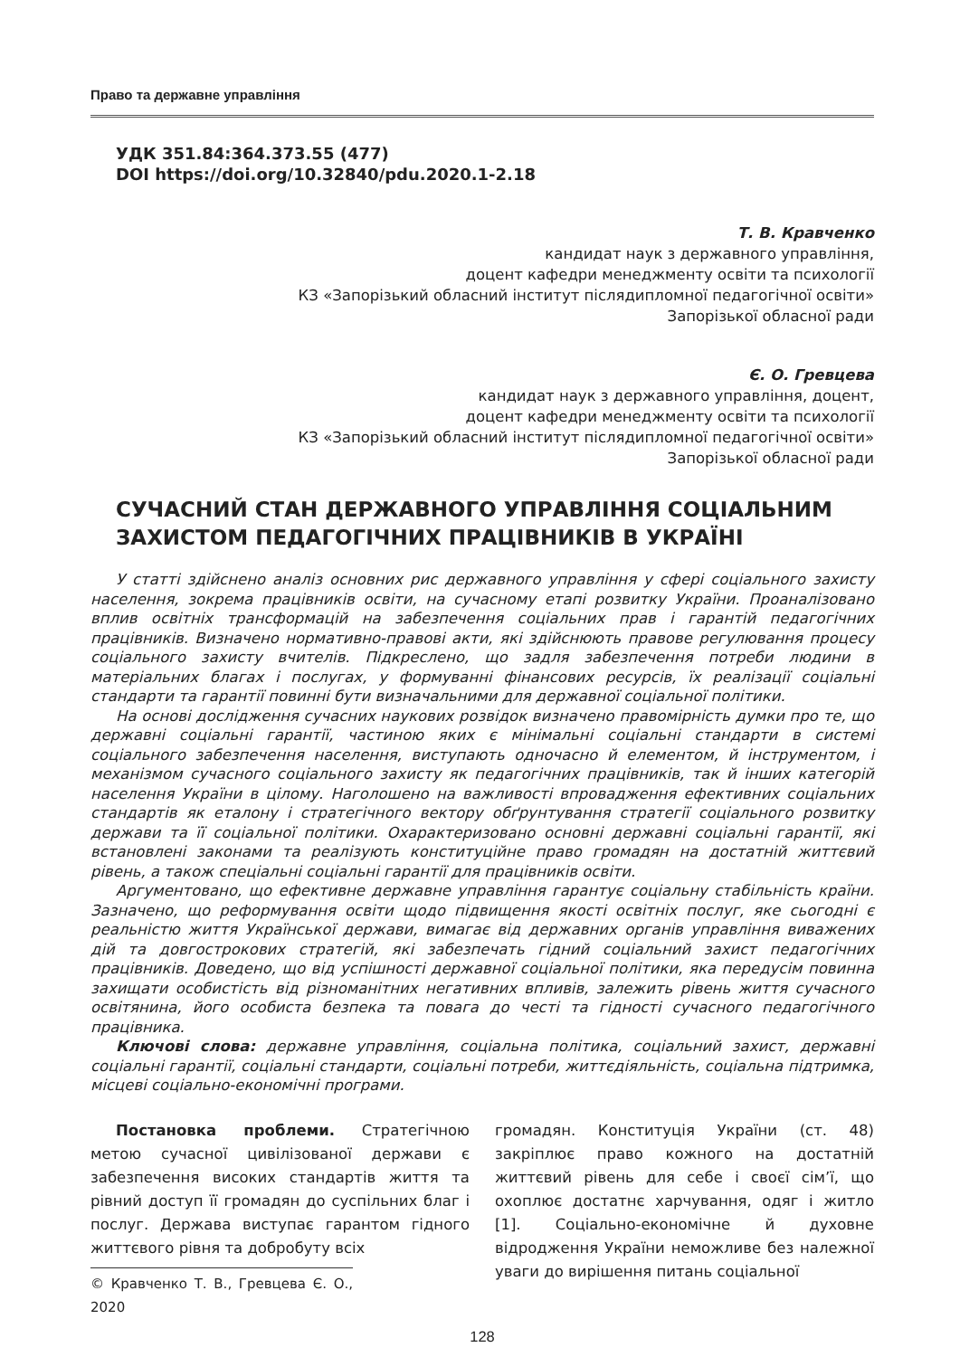Право та державне управління
УДК 351.84:364.373.55 (477)
DOI https://doi.org/10.32840/pdu.2020.1-2.18
Т. В. Кравченко
кандидат наук з державного управління,
доцент кафедри менеджменту освіти та психології
КЗ «Запорізький обласний інститут післядипломної педагогічної освіти»
Запорізької обласної ради
Є. О. Гревцева
кандидат наук з державного управління, доцент,
доцент кафедри менеджменту освіти та психології
КЗ «Запорізький обласний інститут післядипломної педагогічної освіти»
Запорізької обласної ради
СУЧАСНИЙ СТАН ДЕРЖАВНОГО УПРАВЛІННЯ СОЦІАЛЬНИМ ЗАХИСТОМ ПЕДАГОГІЧНИХ ПРАЦІВНИКІВ В УКРАЇНІ
У статті здійснено аналіз основних рис державного управління у сфері соціального захисту населення, зокрема працівників освіти, на сучасному етапі розвитку України. Проаналізовано вплив освітніх трансформацій на забезпечення соціальних прав і гарантій педагогічних працівників. Визначено нормативно-правові акти, які здійснюють правове регулювання процесу соціального захисту вчителів. Підкреслено, що задля забезпечення потреби людини в матеріальних благах і послугах, у формуванні фінансових ресурсів, їх реалізації соціальні стандарти та гарантії повинні бути визначальними для державної соціальної політики.
На основі дослідження сучасних наукових розвідок визначено правомірність думки про те, що державні соціальні гарантії, частиною яких є мінімальні соціальні стандарти в системі соціального забезпечення населення, виступають одночасно й елементом, й інструментом, і механізмом сучасного соціального захисту як педагогічних працівників, так й інших категорій населення України в цілому. Наголошено на важливості впровадження ефективних соціальних стандартів як еталону і стратегічного вектору обґрунтування стратегії соціального розвитку держави та її соціальної політики. Охарактеризовано основні державні соціальні гарантії, які встановлені законами та реалізують конституційне право громадян на достатній життєвий рівень, а також спеціальні соціальні гарантії для працівників освіти.
Аргументовано, що ефективне державне управління гарантує соціальну стабільність країни. Зазначено, що реформування освіти щодо підвищення якості освітніх послуг, яке сьогодні є реальністю життя Української держави, вимагає від державних органів управління виважених дій та довгострокових стратегій, які забезпечать гідний соціальний захист педагогічних працівників. Доведено, що від успішності державної соціальної політики, яка передусім повинна захищати особистість від різноманітних негативних впливів, залежить рівень життя сучасного освітянина, його особиста безпека та повага до честі та гідності сучасного педагогічного працівника.
Ключові слова: державне управління, соціальна політика, соціальний захист, державні соціальні гарантії, соціальні стандарти, соціальні потреби, життєдіяльність, соціальна підтримка, місцеві соціально-економічні програми.
Постановка проблеми. Стратегічною метою сучасної цивілізованої держави є забезпечення високих стандартів життя та рівний доступ її громадян до суспільних благ і послуг. Держава виступає гарантом гідного життєвого рівня та добробуту всіх
© Кравченко Т. В., Гревцева Є. О., 2020
громадян. Конституція України (ст. 48) закріплює право кожного на достатній життєвий рівень для себе і своєї сім’ї, що охоплює достатнє харчування, одяг і житло [1]. Соціально-економічне й духовне відродження України неможливе без належної уваги до вирішення питань соціальної
128